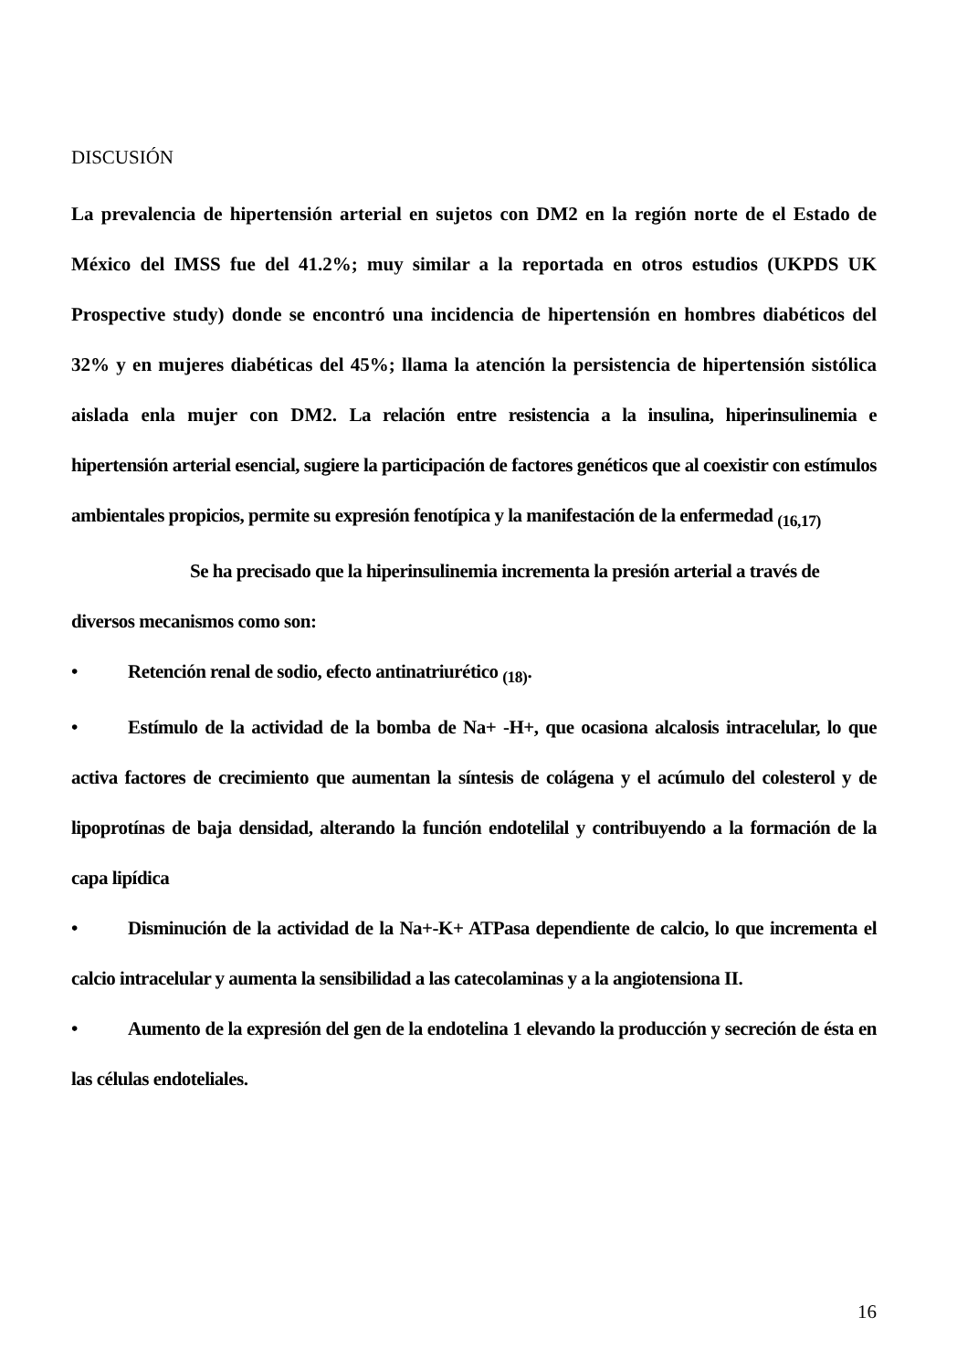DISCUSIÓN
La prevalencia de hipertensión arterial en sujetos con DM2 en la región norte de el Estado de México del IMSS fue del 41.2%; muy similar a la reportada en otros estudios (UKPDS UK Prospective study) donde se encontró una incidencia de hipertensión en hombres diabéticos del 32% y en mujeres diabéticas del 45%; llama la atención la persistencia de hipertensión sistólica aislada enla mujer con DM2. La relación entre resistencia a la insulina, hiperinsulinemia e hipertensión arterial esencial, sugiere la participación de factores genéticos que al coexistir con estímulos ambientales propicios, permite su expresión fenotípica y la manifestación de la enfermedad <sub>(16,17)</sub>
Se ha precisado que la hiperinsulinemia incrementa la presión arterial a través de
diversos mecanismos como son:
• Retención renal de sodio, efecto antinatriurético <sub>(18)</sub>.
• Estímulo de la actividad de la bomba de Na+ -H+, que ocasiona alcalosis intracelular, lo que activa factores de crecimiento que aumentan la síntesis de colágena y el acúmulo del colesterol y de lipoprotínas de baja densidad, alterando la función endotelilal y contribuyendo a la formación de la capa lipídica
• Disminución de la actividad de la Na+-K+ ATPasa dependiente de calcio, lo que incrementa el calcio intracelular y aumenta la sensibilidad a las catecolaminas y a la angiotensiona II.
• Aumento de la expresión del gen de la endotelina 1 elevando la producción y secreción de ésta en las células endoteliales.
16